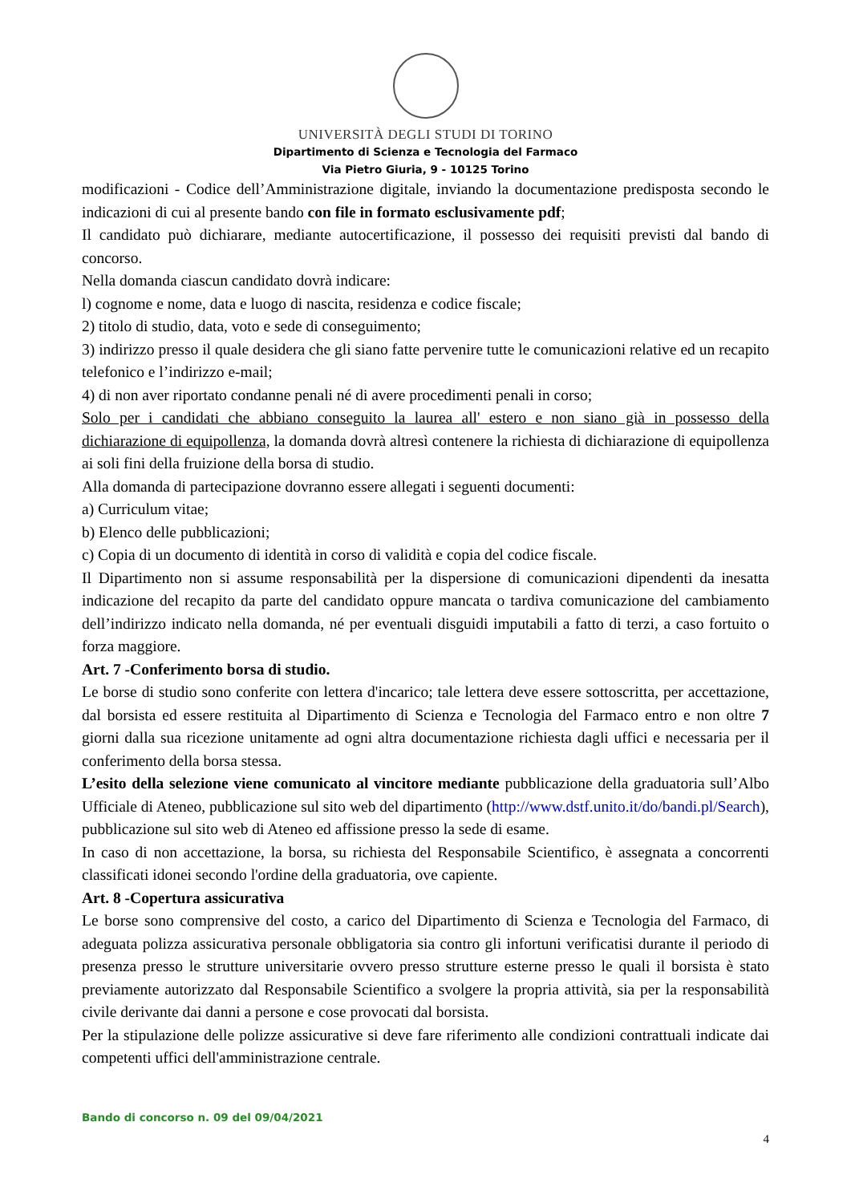UNIVERSITÀ DEGLI STUDI DI TORINO
Dipartimento di Scienza e Tecnologia del Farmaco
Via Pietro Giuria, 9 - 10125 Torino
modificazioni - Codice dell’Amministrazione digitale, inviando la documentazione predisposta secondo le indicazioni di cui al presente bando con file in formato esclusivamente pdf;
Il candidato può dichiarare, mediante autocertificazione, il possesso dei requisiti previsti dal bando di concorso.
Nella domanda ciascun candidato dovrà indicare:
l) cognome e nome, data e luogo di nascita, residenza e codice fiscale;
2) titolo di studio, data, voto e sede di conseguimento;
3) indirizzo presso il quale desidera che gli siano fatte pervenire tutte le comunicazioni relative ed un recapito telefonico e l’indirizzo e-mail;
4) di non aver riportato condanne penali né di avere procedimenti penali in corso;
Solo per i candidati che abbiano conseguito la laurea all' estero e non siano già in possesso della dichiarazione di equipollenza, la domanda dovrà altresì contenere la richiesta di dichiarazione di equipollenza ai soli fini della fruizione della borsa di studio.
Alla domanda di partecipazione dovranno essere allegati i seguenti documenti:
a) Curriculum vitae;
b) Elenco delle pubblicazioni;
c) Copia di un documento di identità in corso di validità e copia del codice fiscale.
Il Dipartimento non si assume responsabilità per la dispersione di comunicazioni dipendenti da inesatta indicazione del recapito da parte del candidato oppure mancata o tardiva comunicazione del cambiamento dell’indirizzo indicato nella domanda, né per eventuali disguidi imputabili a fatto di terzi, a caso fortuito o forza maggiore.
Art. 7 -Conferimento borsa di studio.
Le borse di studio sono conferite con lettera d'incarico; tale lettera deve essere sottoscritta, per accettazione, dal borsista ed essere restituita al Dipartimento di Scienza e Tecnologia del Farmaco entro e non oltre 7 giorni dalla sua ricezione unitamente ad ogni altra documentazione richiesta dagli uffici e necessaria per il conferimento della borsa stessa.
L’esito della selezione viene comunicato al vincitore mediante pubblicazione della graduatoria sull’Albo Ufficiale di Ateneo, pubblicazione sul sito web del dipartimento (http://www.dstf.unito.it/do/bandi.pl/Search), pubblicazione sul sito web di Ateneo ed affissione presso la sede di esame.
In caso di non accettazione, la borsa, su richiesta del Responsabile Scientifico, è assegnata a concorrenti classificati idonei secondo l'ordine della graduatoria, ove capiente.
Art. 8 -Copertura assicurativa
Le borse sono comprensive del costo, a carico del Dipartimento di Scienza e Tecnologia del Farmaco, di adeguata polizza assicurativa personale obbligatoria sia contro gli infortuni verificatisi durante il periodo di presenza presso le strutture universitarie ovvero presso strutture esterne presso le quali il borsista è stato previamente autorizzato dal Responsabile Scientifico a svolgere la propria attività, sia per la responsabilità civile derivante dai danni a persone e cose provocati dal borsista.
Per la stipulazione delle polizze assicurative si deve fare riferimento alle condizioni contrattuali indicate dai competenti uffici dell'amministrazione centrale.
Bando di concorso n. 09 del 09/04/2021
4